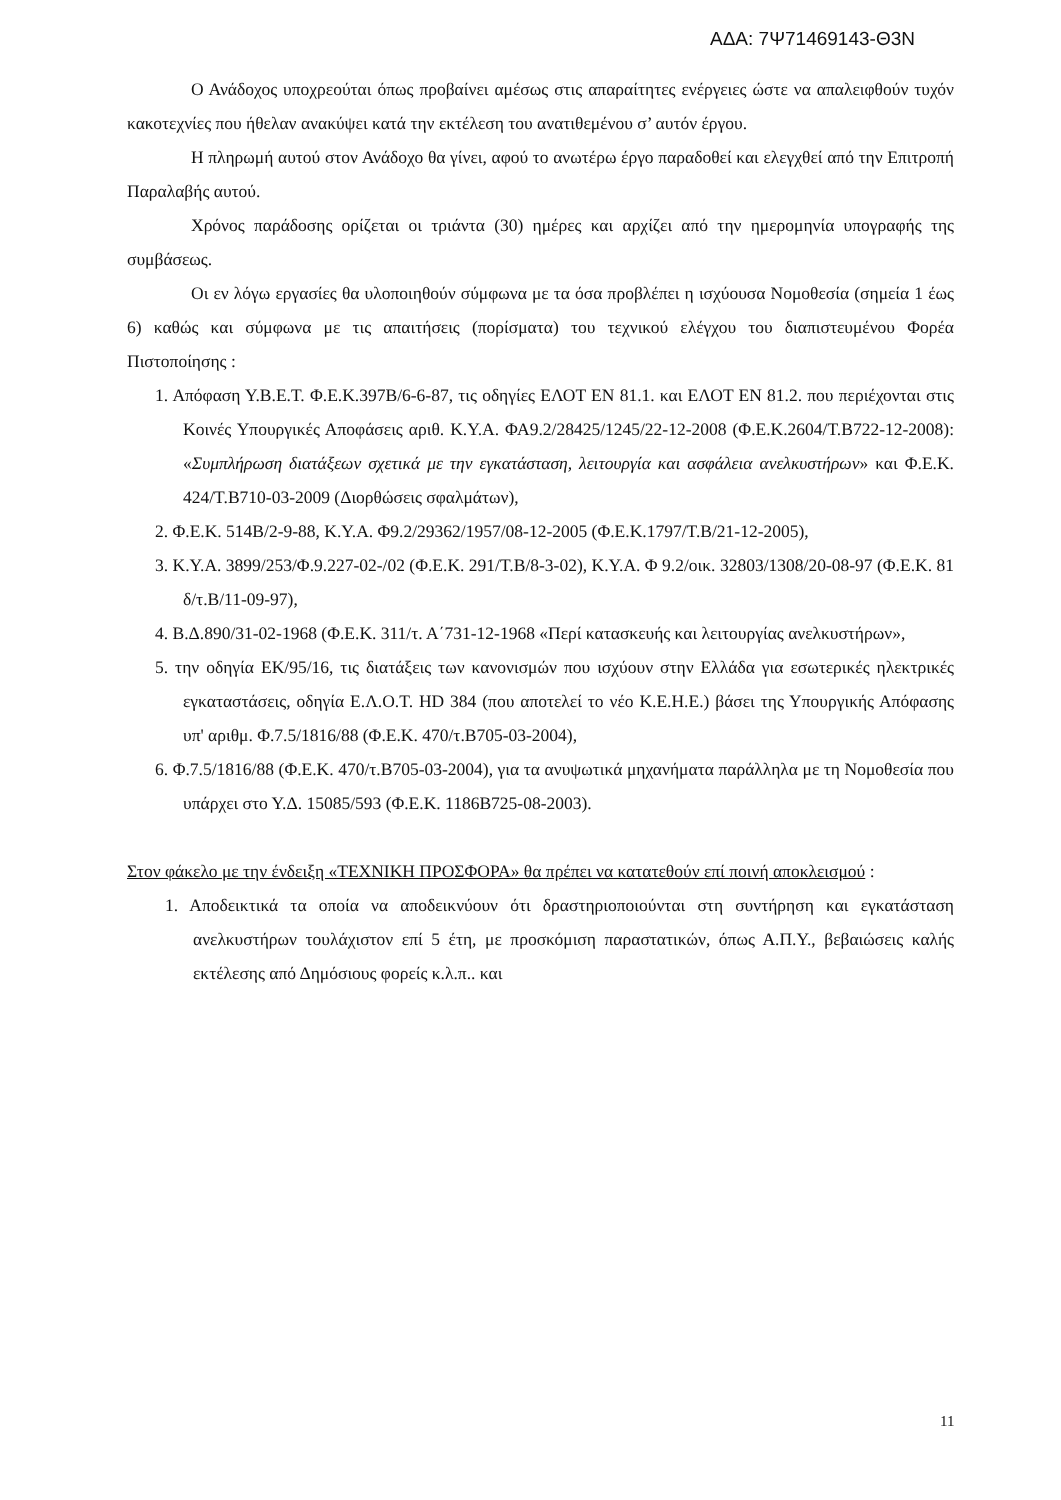ΑΔΑ: 7Ψ71469143-Θ3Ν
Ο Ανάδοχος υποχρεούται όπως προβαίνει αμέσως στις απαραίτητες ενέργειες ώστε να απαλειφθούν τυχόν κακοτεχνίες που ήθελαν ανακύψει κατά την εκτέλεση του ανατιθεμένου σ’ αυτόν έργου.
Η πληρωμή αυτού στον Ανάδοχο θα γίνει, αφού το ανωτέρω έργο παραδοθεί και ελεγχθεί από την Επιτροπή Παραλαβής αυτού.
Χρόνος παράδοσης ορίζεται οι τριάντα (30) ημέρες και αρχίζει από την ημερομηνία υπογραφής της συμβάσεως.
Οι εν λόγω εργασίες θα υλοποιηθούν σύμφωνα με τα όσα προβλέπει η ισχύουσα Νομοθεσία (σημεία 1 έως 6) καθώς και σύμφωνα με τις απαιτήσεις (πορίσματα) του τεχνικού ελέγχου του διαπιστευμένου Φορέα Πιστοποίησης :
1. Απόφαση Υ.Β.Ε.Τ. Φ.Ε.Κ.397Β/6-6-87, τις οδηγίες ΕΛΟΤ ΕΝ 81.1. και ΕΛΟΤ ΕΝ 81.2. που περιέχονται στις Κοινές Υπουργικές Αποφάσεις αριθ. Κ.Υ.Α. ΦΑ9.2/28425/1245/22-12-2008 (Φ.Ε.Κ.2604/Τ.Β722-12-2008): «Συμπλήρωση διατάξεων σχετικά με την εγκατάσταση, λειτουργία και ασφάλεια ανελκυστήρων» και Φ.Ε.Κ. 424/Τ.Β710-03-2009 (Διορθώσεις σφαλμάτων),
2. Φ.Ε.Κ. 514Β/2-9-88, Κ.Υ.Α. Φ9.2/29362/1957/08-12-2005 (Φ.Ε.Κ.1797/Τ.Β/21-12-2005),
3. Κ.Υ.Α. 3899/253/Φ.9.227-02-/02 (Φ.Ε.Κ. 291/Τ.Β/8-3-02), Κ.Υ.Α. Φ 9.2/οικ. 32803/1308/20-08-97 (Φ.Ε.Κ. 81 δ/τ.Β/11-09-97),
4. Β.Δ.890/31-02-1968 (Φ.Ε.Κ. 311/τ. Α΄731-12-1968 «Περί κατασκευής και λειτουργίας ανελκυστήρων»,
5. την οδηγία ΕΚ/95/16, τις διατάξεις των κανονισμών που ισχύουν στην Ελλάδα για εσωτερικές ηλεκτρικές εγκαταστάσεις, οδηγία Ε.Λ.Ο.Τ. HD 384 (που αποτελεί το νέο Κ.Ε.Η.Ε.) βάσει της Υπουργικής Απόφασης υπ' αριθμ. Φ.7.5/1816/88 (Φ.Ε.Κ. 470/τ.Β705-03-2004),
6. Φ.7.5/1816/88 (Φ.Ε.Κ. 470/τ.Β705-03-2004), για τα ανυψωτικά μηχανήματα παράλληλα με τη Νομοθεσία που υπάρχει στο Υ.Δ. 15085/593 (Φ.Ε.Κ. 1186Β725-08-2003).
Στον φάκελο με την ένδειξη «ΤΕΧΝΙΚΗ ΠΡΟΣΦΟΡΑ» θα πρέπει να κατατεθούν επί ποινή αποκλεισμού :
1. Αποδεικτικά τα οποία να αποδεικνύουν ότι δραστηριοποιούνται στη συντήρηση και εγκατάσταση ανελκυστήρων τουλάχιστον επί 5 έτη, με προσκόμιση παραστατικών, όπως Α.Π.Υ., βεβαιώσεις καλής εκτέλεσης από Δημόσιους φορείς κ.λ.π.. και
11